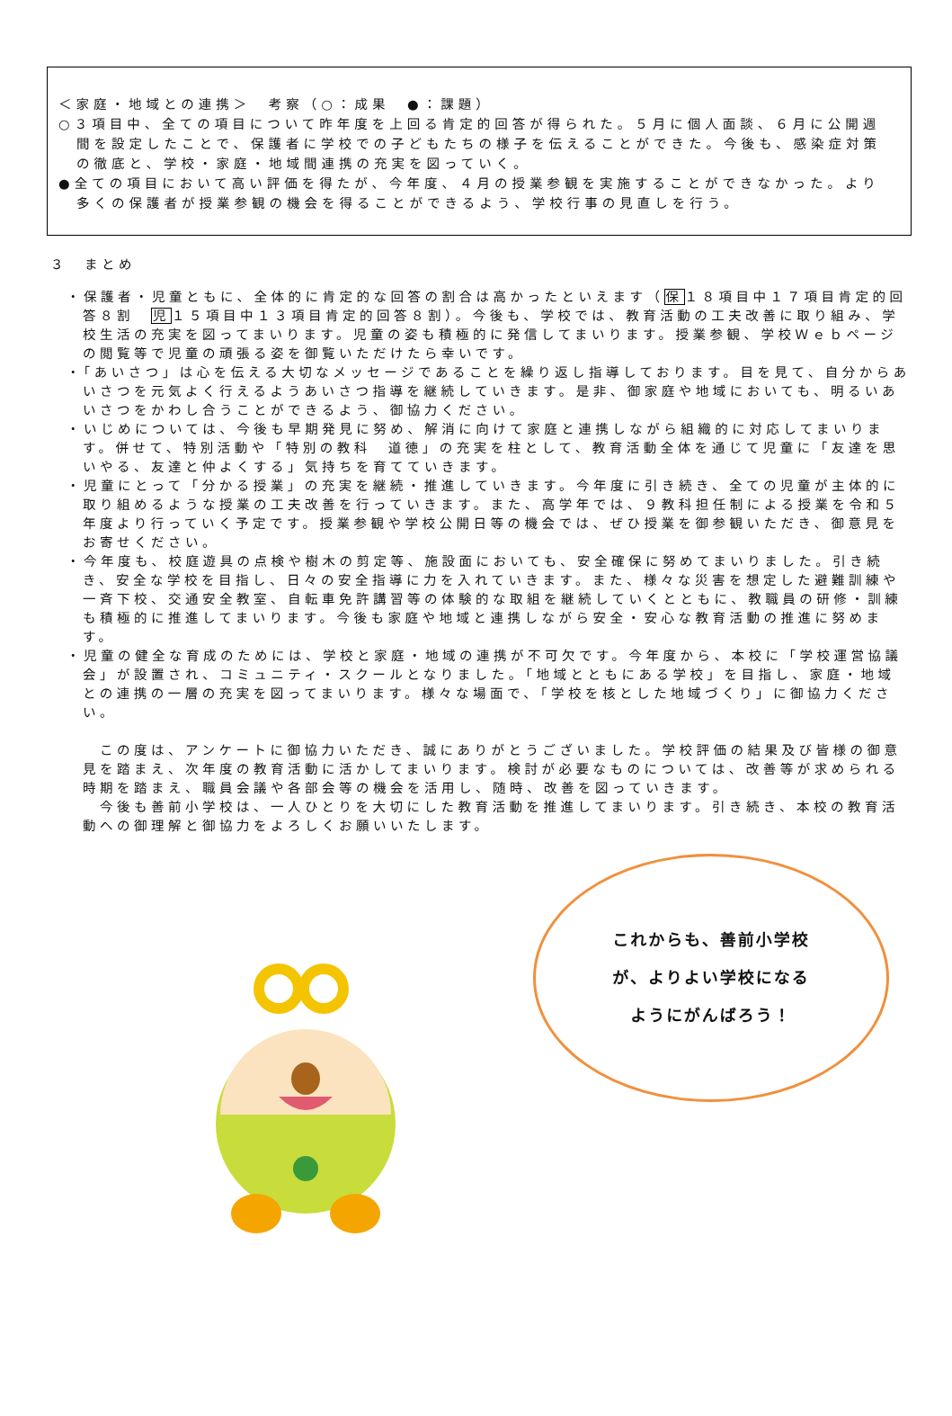＜家庭・地域との連携＞　考察（○：成果　●：課題）
○３項目中、全ての項目について昨年度を上回る肯定的回答が得られた。５月に個人面談、６月に公開週間を設定したことで、保護者に学校での子どもたちの様子を伝えることができた。今後も、感染症対策の徹底と、学校・家庭・地域間連携の充実を図っていく。
●全ての項目において高い評価を得たが、今年度、４月の授業参観を実施することができなかった。より多くの保護者が授業参観の機会を得ることができるよう、学校行事の見直しを行う。
３　まとめ
・保護者・児童ともに、全体的に肯定的な回答の割合は高かったといえます（保１８項目中１７項目肯定的回答８割　児１５項目中１３項目肯定的回答８割）。今後も、学校では、教育活動の工夫改善に取り組み、学校生活の充実を図ってまいります。児童の姿も積極的に発信してまいります。授業参観、学校Ｗｅｂページの閲覧等で児童の頑張る姿を御覧いただけたら幸いです。
・「あいさつ」は心を伝える大切なメッセージであることを繰り返し指導しております。目を見て、自分からあいさつを元気よく行えるようあいさつ指導を継続していきます。是非、御家庭や地域においても、明るいあいさつをかわし合うことができるよう、御協力ください。
・いじめについては、今後も早期発見に努め、解消に向けて家庭と連携しながら組織的に対応してまいります。併せて、特別活動や「特別の教科　道徳」の充実を柱として、教育活動全体を通じて児童に「友達を思いやる、友達と仲よくする」気持ちを育てていきます。
・児童にとって「分かる授業」の充実を継続・推進していきます。今年度に引き続き、全ての児童が主体的に取り組めるような授業の工夫改善を行っていきます。また、高学年では、９教科担任制による授業を令和５年度より行っていく予定です。授業参観や学校公開日等の機会では、ぜひ授業を御参観いただき、御意見をお寄せください。
・今年度も、校庭遊具の点検や樹木の剪定等、施設面においても、安全確保に努めてまいりました。引き続き、安全な学校を目指し、日々の安全指導に力を入れていきます。また、様々な災害を想定した避難訓練や一斉下校、交通安全教室、自転車免許講習等の体験的な取組を継続していくとともに、教職員の研修・訓練も積極的に推進してまいります。今後も家庭や地域と連携しながら安全・安心な教育活動の推進に努めます。
・児童の健全な育成のためには、学校と家庭・地域の連携が不可欠です。今年度から、本校に「学校運営協議会」が設置され、コミュニティ・スクールとなりました。「地域とともにある学校」を目指し、家庭・地域との連携の一層の充実を図ってまいります。様々な場面で、「学校を核とした地域づくり」に御協力ください。
　この度は、アンケートに御協力いただき、誠にありがとうございました。学校評価の結果及び皆様の御意見を踏まえ、次年度の教育活動に活かしてまいります。検討が必要なものについては、改善等が求められる時期を踏まえ、職員会議や各部会等の機会を活用し、随時、改善を図っていきます。
　今後も善前小学校は、一人ひとりを大切にした教育活動を推進してまいります。引き続き、本校の教育活動への御理解と御協力をよろしくお願いいたします。
これからも、善前小学校
が、よりよい学校になる
ようにがんばろう！